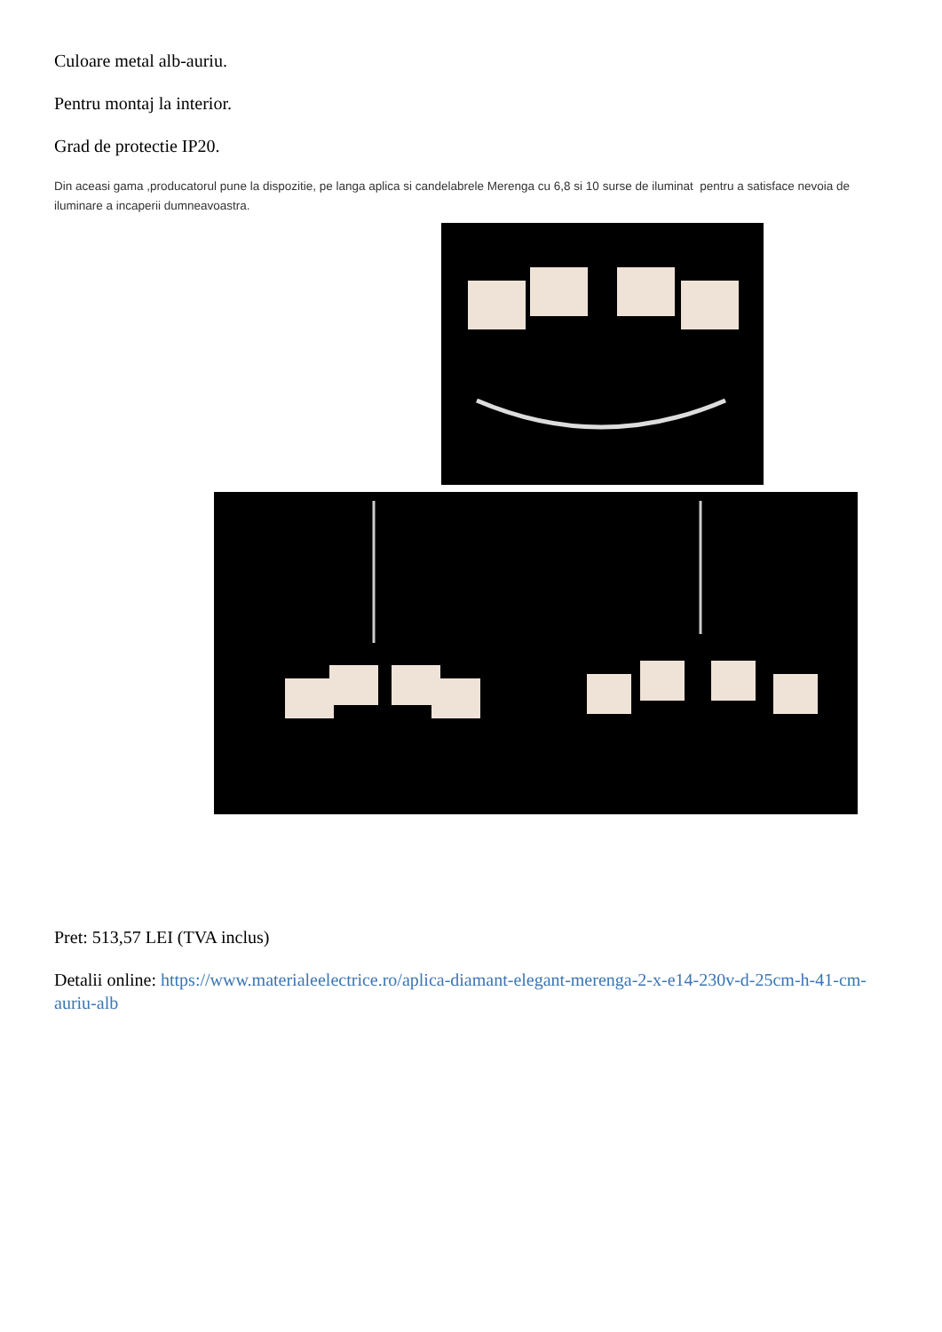Culoare metal alb-auriu.
Pentru montaj la interior.
Grad de protectie IP20.
Din aceasi gama ,producatorul pune la dispozitie, pe langa aplica si candelabrele Merenga cu 6,8 si 10 surse de iluminat pentru a satisface nevoia de iluminare a incaperii dumneavoastra.
Pret: 513,57 LEI (TVA inclus)
Detalii online: https://www.materialeelectrice.ro/aplica-diamant-elegant-merenga-2-x-e14-230v-d-25cm-h-41-cm-auriu-alb